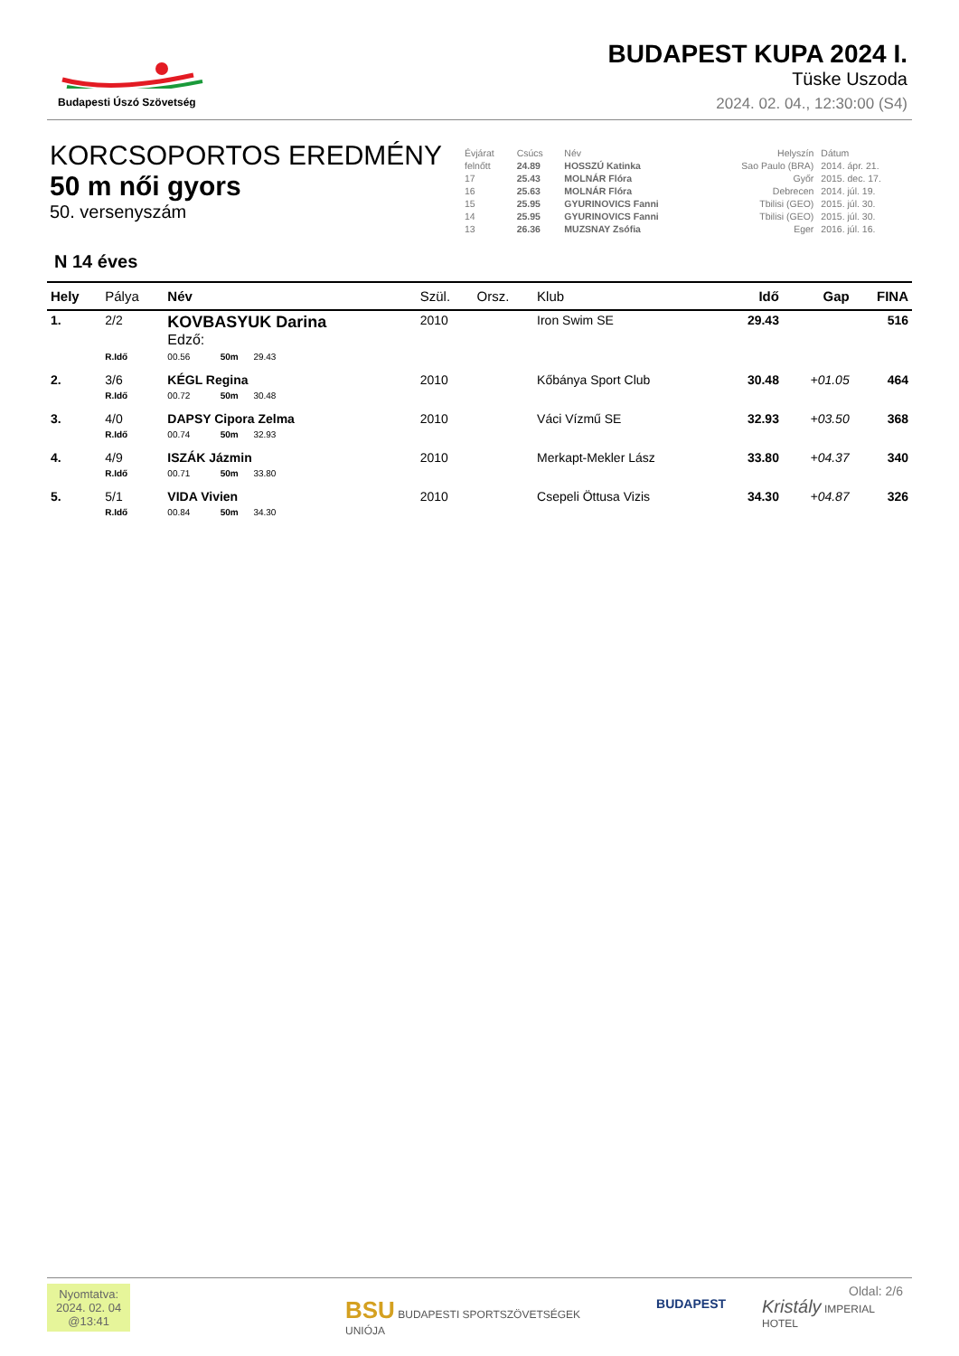Budapesti Úszó Szövetség
BUDAPEST KUPA 2024 I.
Tüske Uszoda
2024. 02. 04., 12:30:00 (S4)
KORCSOPORTOS EREDMÉNY
50 m női gyors
50. versenyszám
| Évjárat | Csúcs | Név | Helyszín | Dátum |
| felnőtt | 24.89 | HOSSZÚ Katinka | Sao Paulo (BRA) | 2014. ápr. 21. |
| 17 | 25.43 | MOLNÁR Flóra | Győr | 2015. dec. 17. |
| 16 | 25.63 | MOLNÁR Flóra | Debrecen | 2014. júl. 19. |
| 15 | 25.95 | GYURINOVICS Fanni | Tbilisi (GEO) | 2015. júl. 30. |
| 14 | 25.95 | GYURINOVICS Fanni | Tbilisi (GEO) | 2015. júl. 30. |
| 13 | 26.36 | MUZSNAY Zsófia | Eger | 2016. júl. 16. |
N 14 éves
| Hely | Pálya | Név | Szül. | Orsz. | Klub | Idő | Gap | FINA |
| --- | --- | --- | --- | --- | --- | --- | --- | --- |
| 1. | 2/2 | KOVBASYUK Darina Edző: | 2010 | | Iron Swim SE | 29.43 | | 516 |
| | R.Idő | 00.56 50m 29.43 | | | | | | |
| 2. | 3/6 | KÉGL Regina | 2010 | | Kőbánya Sport Club | 30.48 | +01.05 | 464 |
| | R.Idő | 00.72 50m 30.48 | | | | | | |
| 3. | 4/0 | DAPSY Cipora Zelma | 2010 | | Váci Vízmű SE | 32.93 | +03.50 | 368 |
| | R.Idő | 00.74 50m 32.93 | | | | | | |
| 4. | 4/9 | ISZÁK Jázmin | 2010 | | Merkapt-Mekler Lász | 33.80 | +04.37 | 340 |
| | R.Idő | 00.71 50m 33.80 | | | | | | |
| 5. | 5/1 | VIDA Vivien | 2010 | | Csepeli Öttusa Vizis | 34.30 | +04.87 | 326 |
| | R.Idő | 00.84 50m 34.30 | | | | | | |
Nyomtatva:
2024. 02. 04
@13:41
BSU BUDAPESTI SPORTSZÖVETSÉGEK UNIÓJA
BUDAPEST
Kristály IMPERIAL HOTEL
Oldal: 2/6